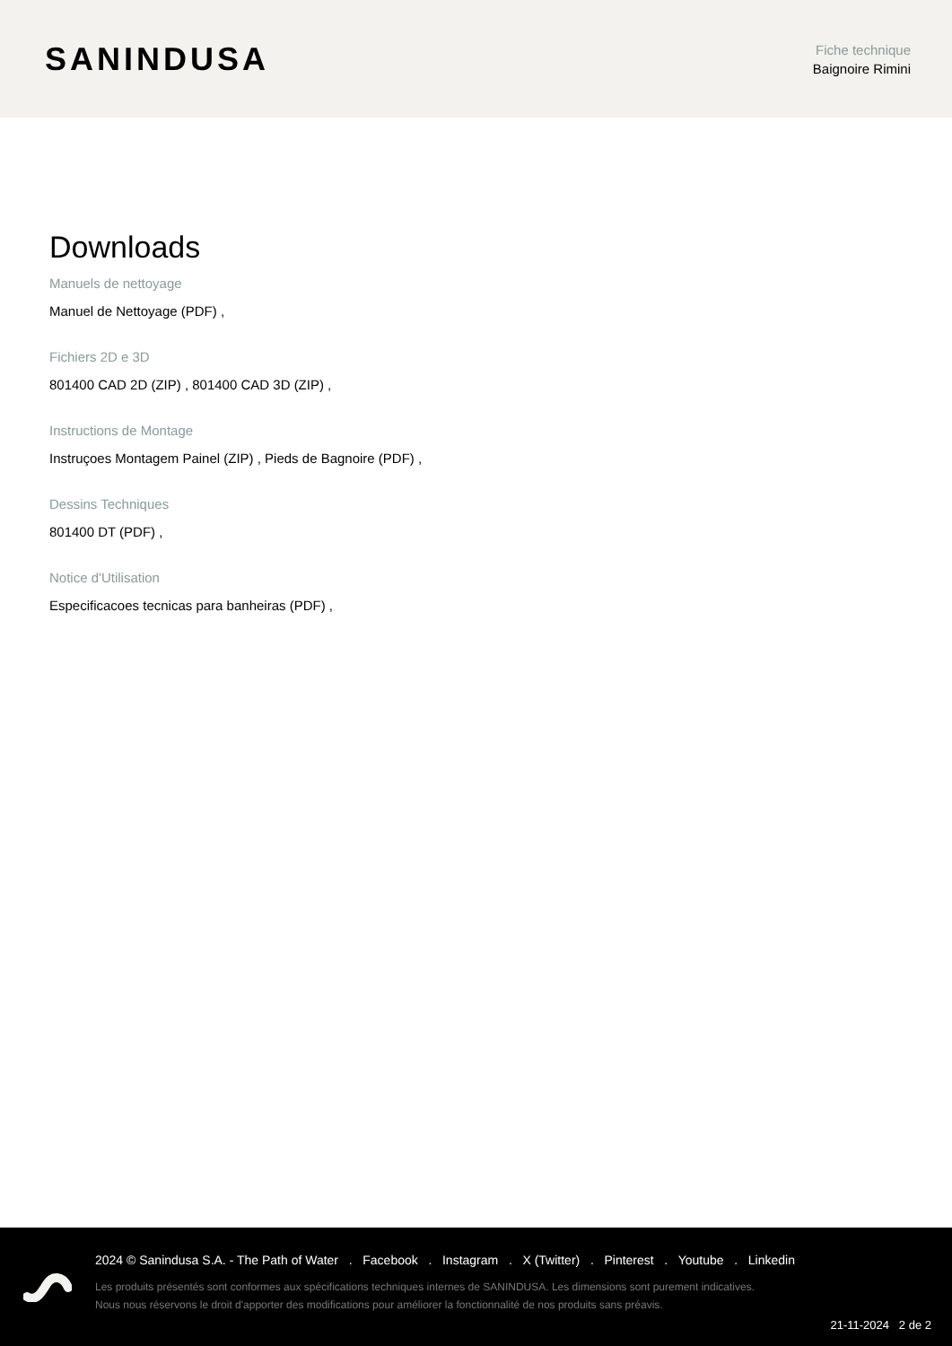SANINDUSA
Fiche technique
Baignoire Rimini
Downloads
Manuels de nettoyage
Manuel de Nettoyage (PDF) ,
Fichiers 2D e 3D
801400 CAD 2D (ZIP) , 801400 CAD 3D (ZIP) ,
Instructions de Montage
Instruçoes Montagem Painel (ZIP) , Pieds de Bagnoire (PDF) ,
Dessins Techniques
801400 DT (PDF) ,
Notice d'Utilisation
Especificacoes tecnicas para banheiras (PDF) ,
2024 © Sanindusa S.A. - The Path of Water . Facebook . Instagram . X (Twitter) . Pinterest . Youtube . Linkedin
Les produits présentés sont conformes aux spécifications techniques internes de SANINDUSA. Les dimensions sont purement indicatives.
Nous nous réservons le droit d'apporter des modifications pour améliorer la fonctionnalité de nos produits sans préavis.
21-11-2024 2 de 2